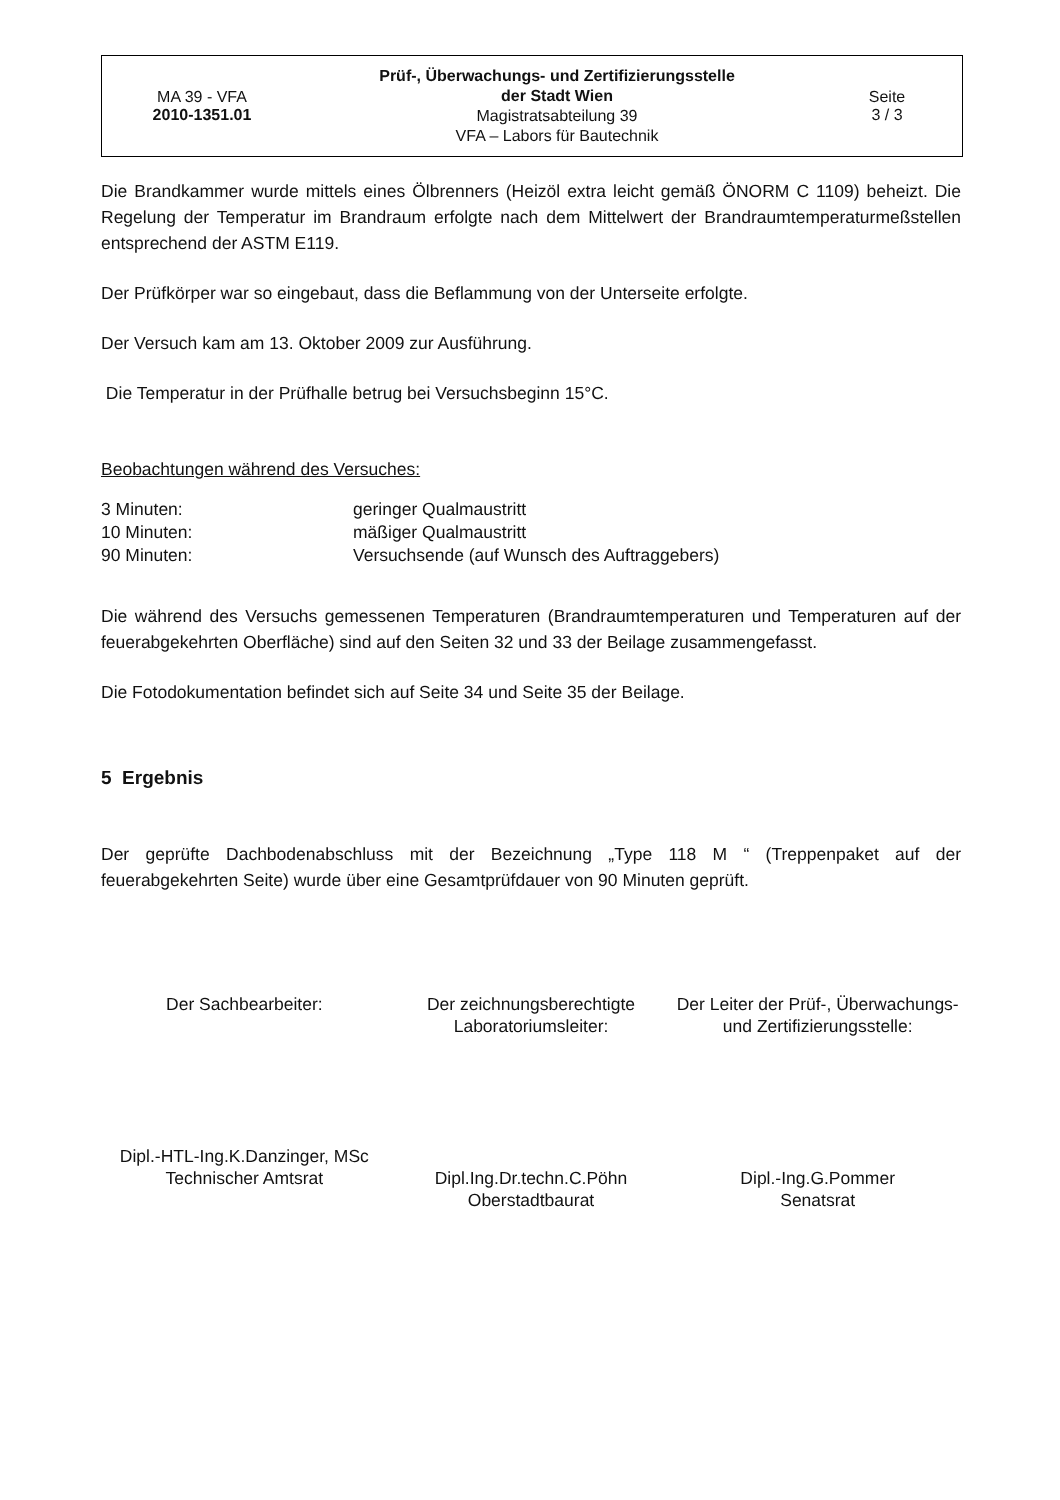MA 39 - VFA
2010-1351.01
Prüf-, Überwachungs- und Zertifizierungsstelle
der Stadt Wien
Magistratsabteilung 39
VFA – Labors für Bautechnik
Seite
3 / 3
Die Brandkammer wurde mittels eines Ölbrenners (Heizöl extra leicht gemäß ÖNORM C 1109) beheizt. Die Regelung der Temperatur im Brandraum erfolgte nach dem Mittelwert der Brandraumtemperaturmeßstellen entsprechend der ASTM E119.
Der Prüfkörper war so eingebaut, dass die Beflammung von der Unterseite erfolgte.
Der Versuch kam am 13. Oktober 2009 zur Ausführung.
Die Temperatur in der Prüfhalle betrug bei Versuchsbeginn 15°C.
Beobachtungen während des Versuches:
| 3 Minuten: | geringer Qualmaustritt |
| 10 Minuten: | mäßiger Qualmaustritt |
| 90 Minuten: | Versuchsende (auf Wunsch des Auftraggebers) |
Die während des Versuchs gemessenen Temperaturen (Brandraumtemperaturen und Temperaturen auf der feuerabgekehrten Oberfläche) sind auf den Seiten 32 und 33 der Beilage zusammengefasst.
Die Fotodokumentation befindet sich auf Seite 34 und Seite 35 der Beilage.
5 Ergebnis
Der geprüfte Dachbodenabschluss mit der Bezeichnung „Type 118 M “ (Treppenpaket auf der feuerabgekehrten Seite) wurde über eine Gesamtprüfdauer von 90 Minuten geprüft.
Der Sachbearbeiter:
Dipl.-HTL-Ing.K.Danzinger, MSc
Technischer Amtsrat
Der zeichnungsberechtigte
Laboratoriumsleiter:
Dipl.Ing.Dr.techn.C.Pöhn
Oberstadtbaurat
Der Leiter der Prüf-, Überwachungs-
und Zertifizierungsstelle:
Dipl.-Ing.G.Pommer
Senatsrat